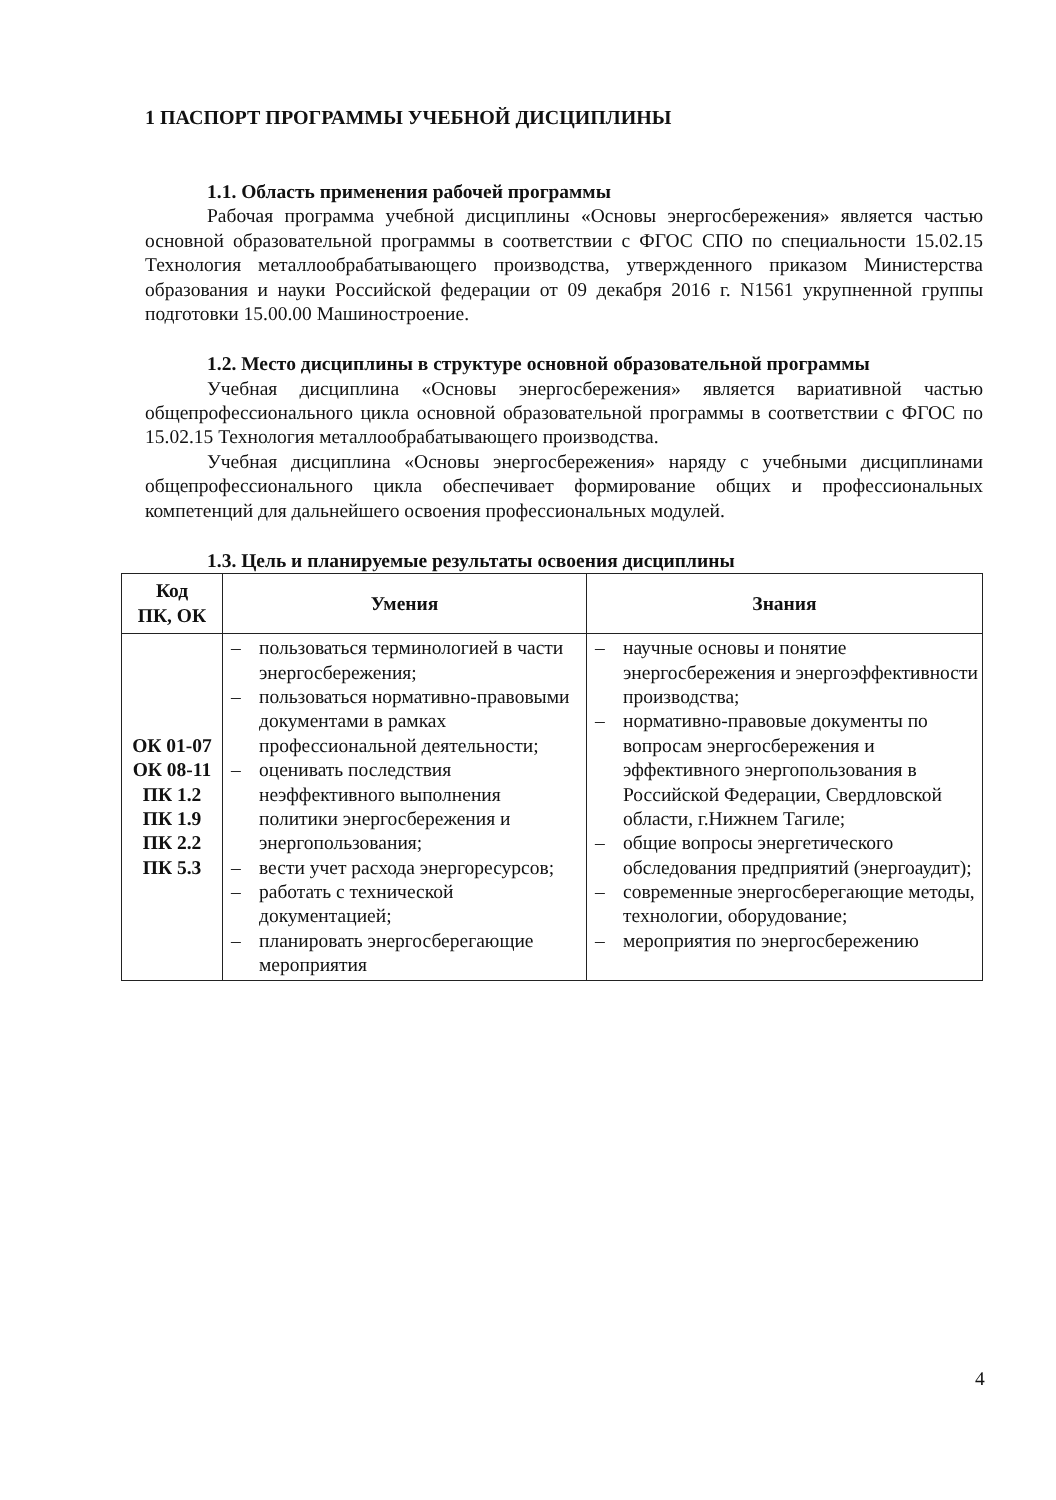1 ПАСПОРТ ПРОГРАММЫ УЧЕБНОЙ ДИСЦИПЛИНЫ
1.1. Область применения рабочей программы
Рабочая программа учебной дисциплины «Основы энергосбережения» является частью основной образовательной программы в соответствии с ФГОС СПО по специальности 15.02.15 Технология металлообрабатывающего производства, утвержденного приказом Министерства образования и науки Российской федерации от 09 декабря 2016 г. N1561 укрупненной группы подготовки 15.00.00 Машиностроение.
1.2. Место дисциплины в структуре основной образовательной программы
Учебная дисциплина «Основы энергосбережения» является вариативной частью общепрофессионального цикла основной образовательной программы в соответствии с ФГОС по 15.02.15 Технология металлообрабатывающего производства.
Учебная дисциплина «Основы энергосбережения» наряду с учебными дисциплинами общепрофессионального цикла обеспечивает формирование общих и профессиональных компетенций для дальнейшего освоения профессиональных модулей.
1.3. Цель и планируемые результаты освоения дисциплины
| Код ПК, ОК | Умения | Знания |
| --- | --- | --- |
| ОК 01-07 ОК 08-11 ПК 1.2 ПК 1.9 ПК 2.2 ПК 5.3 | – пользоваться терминологией в части энергосбережения; – пользоваться нормативно-правовыми документами в рамках профессиональной деятельности; – оценивать последствия неэффективного выполнения политики энергосбережения и энергопользования; – вести учет расхода энергоресурсов; – работать с технической документацией; – планировать энергосберегающие мероприятия | – научные основы и понятие энергосбережения и энергоэффективности производства; – нормативно-правовые документы по вопросам энергосбережения и эффективного энергопользования в Российской Федерации, Свердловской области, г.Нижнем Тагиле; – общие вопросы энергетического обследования предприятий (энергоаудит); – современные энергосберегающие методы, технологии, оборудование; – мероприятия по энергосбережению |
4